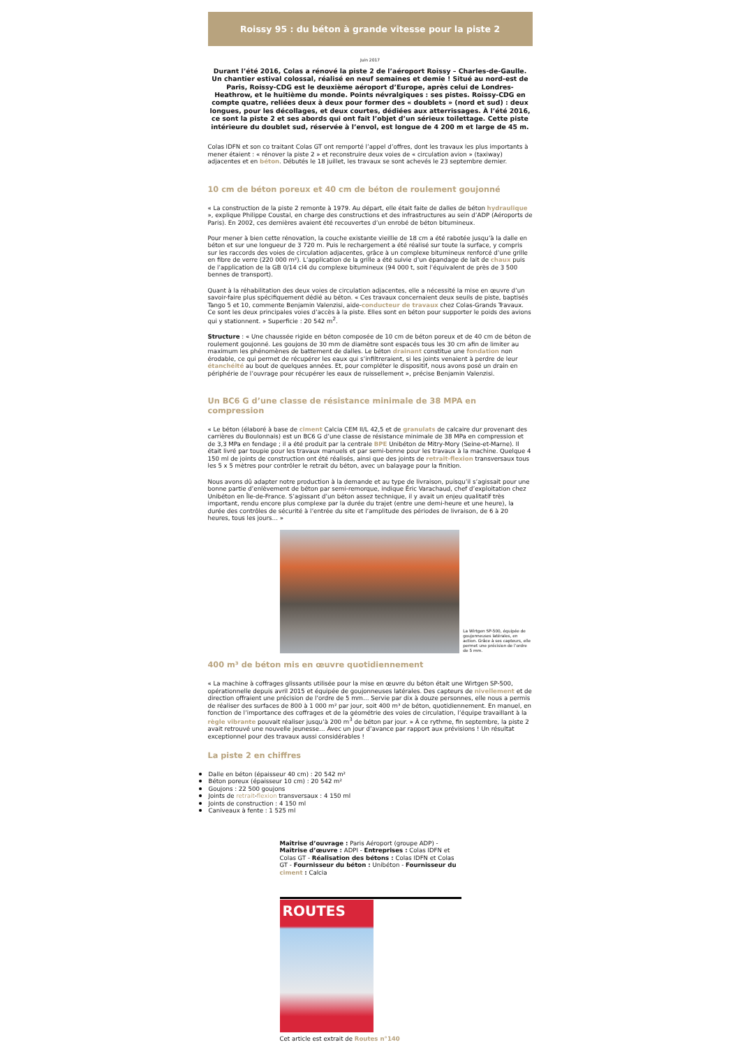Roissy 95 : du béton à grande vitesse pour la piste 2
Juin 2017
Durant l’été 2016, Colas a rénové la piste 2 de l’aéroport Roissy – Charles-de-Gaulle. Un chantier estival colossal, réalisé en neuf semaines et demie ! Situé au nord-est de Paris, Roissy-CDG est le deuxième aéroport d’Europe, après celui de Londres-Heathrow, et le huitième du monde. Points névralgiques : ses pistes. Roissy-CDG en compte quatre, reliées deux à deux pour former des « doublets » (nord et sud) : deux longues, pour les décollages, et deux courtes, dédiées aux atterrissages. À l’été 2016, ce sont la piste 2 et ses abords qui ont fait l’objet d’un sérieux toilettage. Cette piste intérieure du doublet sud, réservée à l’envol, est longue de 4 200 m et large de 45 m.
Colas IDFN et son co traitant Colas GT ont remporté l’appel d’offres, dont les travaux les plus importants à mener étaient : « rénover la piste 2 » et reconstruire deux voies de « circulation avion » (taxiway) adjacentes et en béton. Débutés le 18 juillet, les travaux se sont achevés le 23 septembre dernier.
10 cm de béton poreux et 40 cm de béton de roulement goujonné
« La construction de la piste 2 remonte à 1979. Au départ, elle était faite de dalles de béton hydraulique », explique Philippe Coustal, en charge des constructions et des infrastructures au sein d’ADP (Aéroports de Paris). En 2002, ces dernières avaient été recouvertes d’un enrobé de béton bitumineux.
Pour mener à bien cette rénovation, la couche existante vieillie de 18 cm a été rabotée jusqu’à la dalle en béton et sur une longueur de 3 720 m. Puis le rechargement a été réalisé sur toute la surface, y compris sur les raccords des voies de circulation adjacentes, grâce à un complexe bitumineux renforcé d’une grille en fibre de verre (220 000 m²). L’application de la grille a été suivie d’un épandage de lait de chaux puis de l’application de la GB 0/14 cl4 du complexe bitumineux (94 000 t, soit l’équivalent de près de 3 500 bennes de transport).
Quant à la réhabilitation des deux voies de circulation adjacentes, elle a nécessité la mise en œuvre d’un savoir-faire plus spécifiquement dédié au béton. « Ces travaux concernaient deux seuils de piste, baptisés Tango 5 et 10, commente Benjamin Valenzisi, aide-conducteur de travaux chez Colas-Grands Travaux. Ce sont les deux principales voies d’accès à la piste. Elles sont en béton pour supporter le poids des avions qui y stationnent. » Superficie : 20 542 m<sup>2</sup>.
Structure : « Une chaussée rigide en béton composée de 10 cm de béton poreux et de 40 cm de béton de roulement goujonné. Les goujons de 30 mm de diamètre sont espacés tous les 30 cm afin de limiter au maximum les phénomènes de battement de dalles. Le béton drainant constitue une fondation non érodable, ce qui permet de récupérer les eaux qui s’infiltreraient, si les joints venaient à perdre de leur étanchéité au bout de quelques années. Et, pour compléter le dispositif, nous avons posé un drain en périphérie de l’ouvrage pour récupérer les eaux de ruissellement », précise Benjamin Valenzisi.
Un BC6 G d’une classe de résistance minimale de 38 MPA en compression
« Le béton (élaboré à base de ciment Calcia CEM II/L 42,5 et de granulats de calcaire dur provenant des carrières du Boulonnais) est un BC6 G d’une classe de résistance minimale de 38 MPa en compression et de 3,3 MPa en fendage ; il a été produit par la centrale BPE Unibéton de Mitry-Mory (Seine-et-Marne). Il était livré par toupie pour les travaux manuels et par semi-benne pour les travaux à la machine. Quelque 4 150 ml de joints de construction ont été réalisés, ainsi que des joints de retrait-flexion transversaux tous les 5 x 5 mètres pour contrôler le retrait du béton, avec un balayage pour la finition.
Nous avons dû adapter notre production à la demande et au type de livraison, puisqu’il s’agissait pour une bonne partie d’enlèvement de béton par semi-remorque, indique Éric Varachaud, chef d’exploitation chez Unibéton en Île-de-France. S’agissant d’un béton assez technique, il y avait un enjeu qualitatif très important, rendu encore plus complexe par la durée du trajet (entre une demi-heure et une heure), la durée des contrôles de sécurité à l’entrée du site et l’amplitude des périodes de livraison, de 6 à 20 heures, tous les jours… »
La Wirtgen SP-500, équipée de goujonneuses latérales, en action. Grâce à ses capteurs, elle permet une précision de l’ordre de 5 mm.
400 m³ de béton mis en œuvre quotidiennement
« La machine à coffrages glissants utilisée pour la mise en œuvre du béton était une Wirtgen SP-500, opérationnelle depuis avril 2015 et équipée de goujonneuses latérales. Des capteurs de nivellement et de direction offraient une précision de l’ordre de 5 mm… Servie par dix à douze personnes, elle nous a permis de réaliser des surfaces de 800 à 1 000 m² par jour, soit 400 m³ de béton, quotidiennement. En manuel, en fonction de l’importance des coffrages et de la géométrie des voies de circulation, l’équipe travaillant à la règle vibrante pouvait réaliser jusqu’à 200 m<sup>3</sup> de béton par jour. » À ce rythme, fin septembre, la piste 2 avait retrouvé une nouvelle jeunesse… Avec un jour d’avance par rapport aux prévisions ! Un résultat exceptionnel pour des travaux aussi considérables !
La piste 2 en chiffres
Dalle en béton (épaisseur 40 cm) : 20 542 m²
Béton poreux (épaisseur 10 cm) : 20 542 m²
Goujons : 22 500 goujons
Joints de retrait-flexion transversaux : 4 150 ml
Joints de construction : 4 150 ml
Caniveaux à fente : 1 525 ml
Maîtrise d’ouvrage : Paris Aéroport (groupe ADP) - Maîtrise d’œuvre : ADPI - Entreprises : Colas IDFN et Colas GT - Réalisation des bétons : Colas IDFN et Colas GT - Fournisseur du béton : Unibéton - Fournisseur du ciment : Calcia
ROUTES
Cet article est extrait de Routes n°140